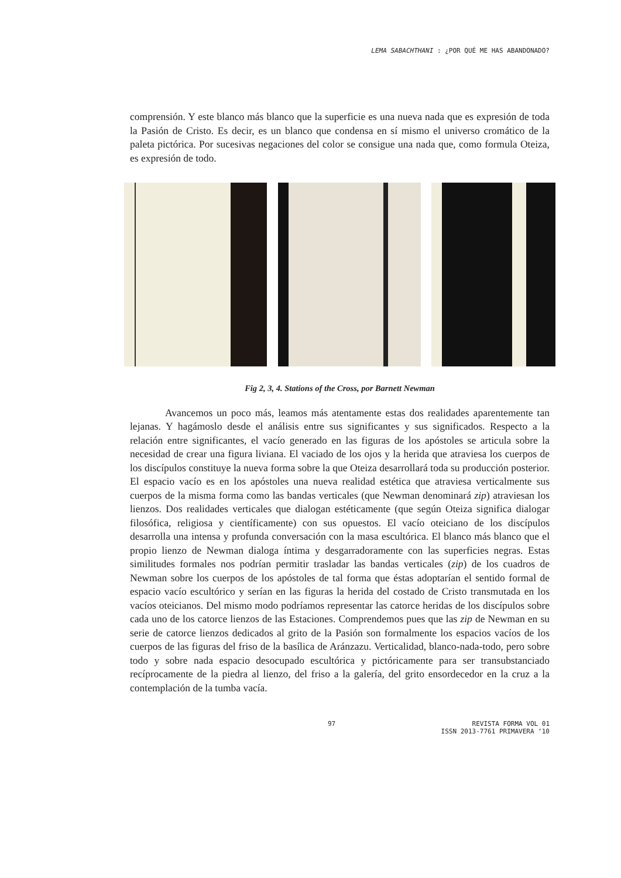LEMA SABACHTHANI : ¿POR QUÉ ME HAS ABANDONADO?
comprensión. Y este blanco más blanco que la superficie es una nueva nada que es expresión de toda la Pasión de Cristo. Es decir, es un blanco que condensa en sí mismo el universo cromático de la paleta pictórica. Por sucesivas negaciones del color se consigue una nada que, como formula Oteiza, es expresión de todo.
Fig 2, 3, 4. Stations of the Cross, por Barnett Newman
Avancemos un poco más, leamos más atentamente estas dos realidades aparentemente tan lejanas. Y hagámoslo desde el análisis entre sus significantes y sus significados. Respecto a la relación entre significantes, el vacío generado en las figuras de los apóstoles se articula sobre la necesidad de crear una figura liviana. El vaciado de los ojos y la herida que atraviesa los cuerpos de los discípulos constituye la nueva forma sobre la que Oteiza desarrollará toda su producción posterior. El espacio vacío es en los apóstoles una nueva realidad estética que atraviesa verticalmente sus cuerpos de la misma forma como las bandas verticales (que Newman denominará zip) atraviesan los lienzos. Dos realidades verticales que dialogan estéticamente (que según Oteiza significa dialogar filosófica, religiosa y científicamente) con sus opuestos. El vacío oteiciano de los discípulos desarrolla una intensa y profunda conversación con la masa escultórica. El blanco más blanco que el propio lienzo de Newman dialoga íntima y desgarradoramente con las superficies negras. Estas similitudes formales nos podrían permitir trasladar las bandas verticales (zip) de los cuadros de Newman sobre los cuerpos de los apóstoles de tal forma que éstas adoptarían el sentido formal de espacio vacío escultórico y serían en las figuras la herida del costado de Cristo transmutada en los vacíos oteicianos. Del mismo modo podríamos representar las catorce heridas de los discípulos sobre cada uno de los catorce lienzos de las Estaciones. Comprendemos pues que las zip de Newman en su serie de catorce lienzos dedicados al grito de la Pasión son formalmente los espacios vacíos de los cuerpos de las figuras del friso de la basílica de Aránzazu. Verticalidad, blanco-nada-todo, pero sobre todo y sobre nada espacio desocupado escultórica y pictóricamente para ser transubstanciado recíprocamente de la piedra al lienzo, del friso a la galería, del grito ensordecedor en la cruz a la contemplación de la tumba vacía.
97 REVISTA FORMA VOL 01
ISSN 2013-7761 PRIMAVERA ‘10